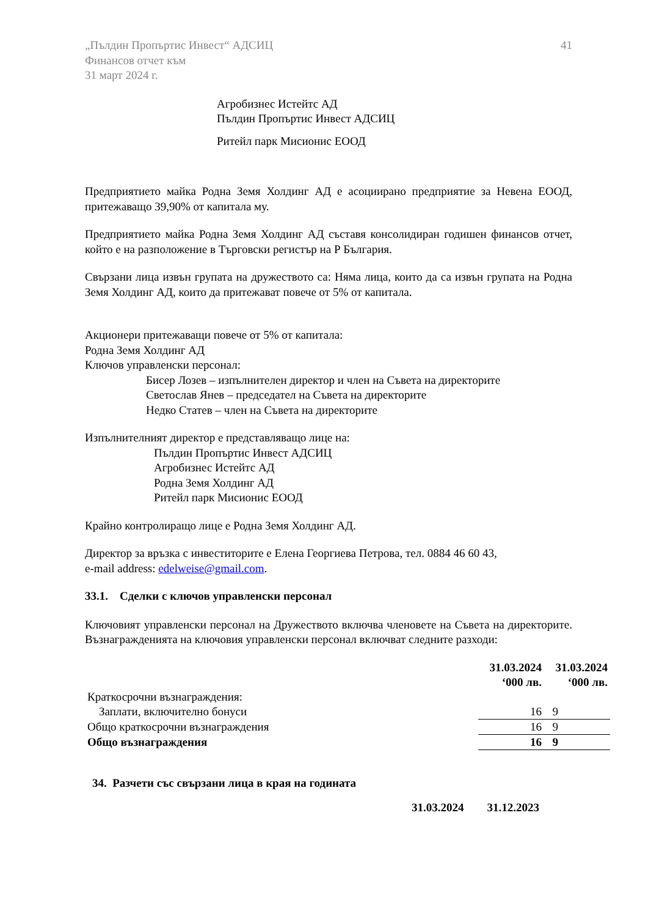„Пълдин Пропъртис Инвест“ АДСИЦ
Финансов отчет към
31 март 2024 г.
41
Агробизнес Истейтс АД
Пълдин Пропъртис Инвест АДСИЦ
Ритейл парк Мисионис ЕООД
Предприятието майка Родна Земя Холдинг АД е асоциирано предприятие за Невена ЕООД, притежаващо 39,90% от капитала му.
Предприятието майка Родна Земя Холдинг АД съставя консолидиран годишен финансов отчет, който е на разположение в Търговски регистър на Р България.
Свързани лица извън групата на дружеството са: Няма лица, които да са извън групата на Родна Земя Холдинг АД, които да притежават повече от 5% от капитала.
Акционери притежаващи повече от 5% от капитала:
Родна Земя Холдинг АД
Ключов управленски персонал:
Бисер Лозев – изпълнителен директор и член на Съвета на директорите
Светослав Янев – председател на Съвета на директорите
Недко Статев – член на Съвета на директорите
Изпълнителният директор е представляващо лице на:
Пълдин Пропъртис Инвест АДСИЦ
Агробизнес Истейтс АД
Родна Земя Холдинг АД
Ритейл парк Мисионис ЕООД
Крайно контролиращо лице е Родна Земя Холдинг АД.
Директор за връзка с инвеститорите е Елена Георгиева Петрова, тел. 0884 46 60 43,
e-mail address: edelweise@gmail.com.
33.1. Сделки с ключов управленски персонал
Ключовият управленски персонал на Дружеството включва членовете на Съвета на директорите. Възнагражденията на ключовия управленски персонал включват следните разходи:
| | 31.03.2024 ‘000 лв. | 31.03.2024 ‘000 лв. |
| Краткосрочни възнаграждения: | | |
| Заплати, включително бонуси | 16 | 9 |
| Общо краткосрочни възнаграждения | 16 | 9 |
| Общо възнаграждения | 16 | 9 |
34. Разчети със свързани лица в края на годината
31.03.2024 31.12.2023